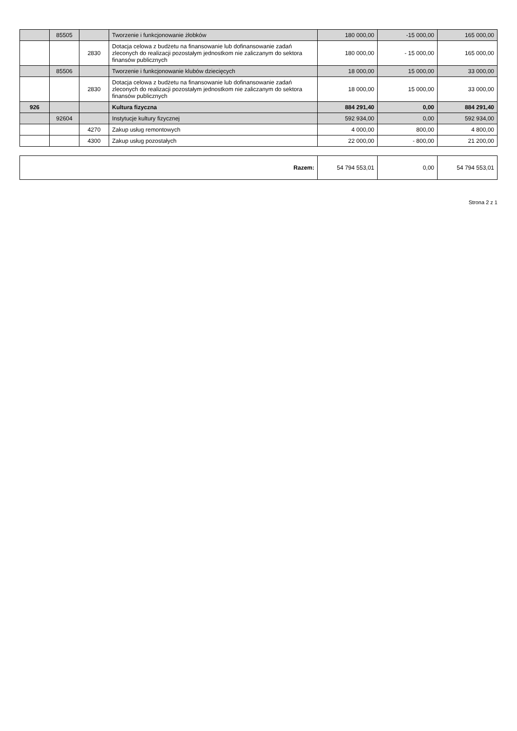| | 85505 | | Tworzenie i funkcjonowanie żłobków | 180 000,00 | -15 000,00 | 165 000,00 |
| | | 2830 | Dotacja celowa z budżetu na finansowanie lub dofinansowanie zadań zleconych do realizacji pozostałym jednostkom nie zaliczanym do sektora finansów publicznych | 180 000,00 | - 15 000,00 | 165 000,00 |
| | 85506 | | Tworzenie i funkcjonowanie klubów dziecięcych | 18 000,00 | 15 000,00 | 33 000,00 |
| | | 2830 | Dotacja celowa z budżetu na finansowanie lub dofinansowanie zadań zleconych do realizacji pozostałym jednostkom nie zaliczanym do sektora finansów publicznych | 18 000,00 | 15 000,00 | 33 000,00 |
| 926 | | | Kultura fizyczna | 884 291,40 | 0,00 | 884 291,40 |
| | 92604 | | Instytucje kultury fizycznej | 592 934,00 | 0,00 | 592 934,00 |
| | | 4270 | Zakup usług remontowych | 4 000,00 | 800,00 | 4 800,00 |
| | | 4300 | Zakup usług pozostałych | 22 000,00 | - 800,00 | 21 200,00 |
| Razem: | 54 794 553,01 | 0,00 | 54 794 553,01 |
Strona 2 z 1